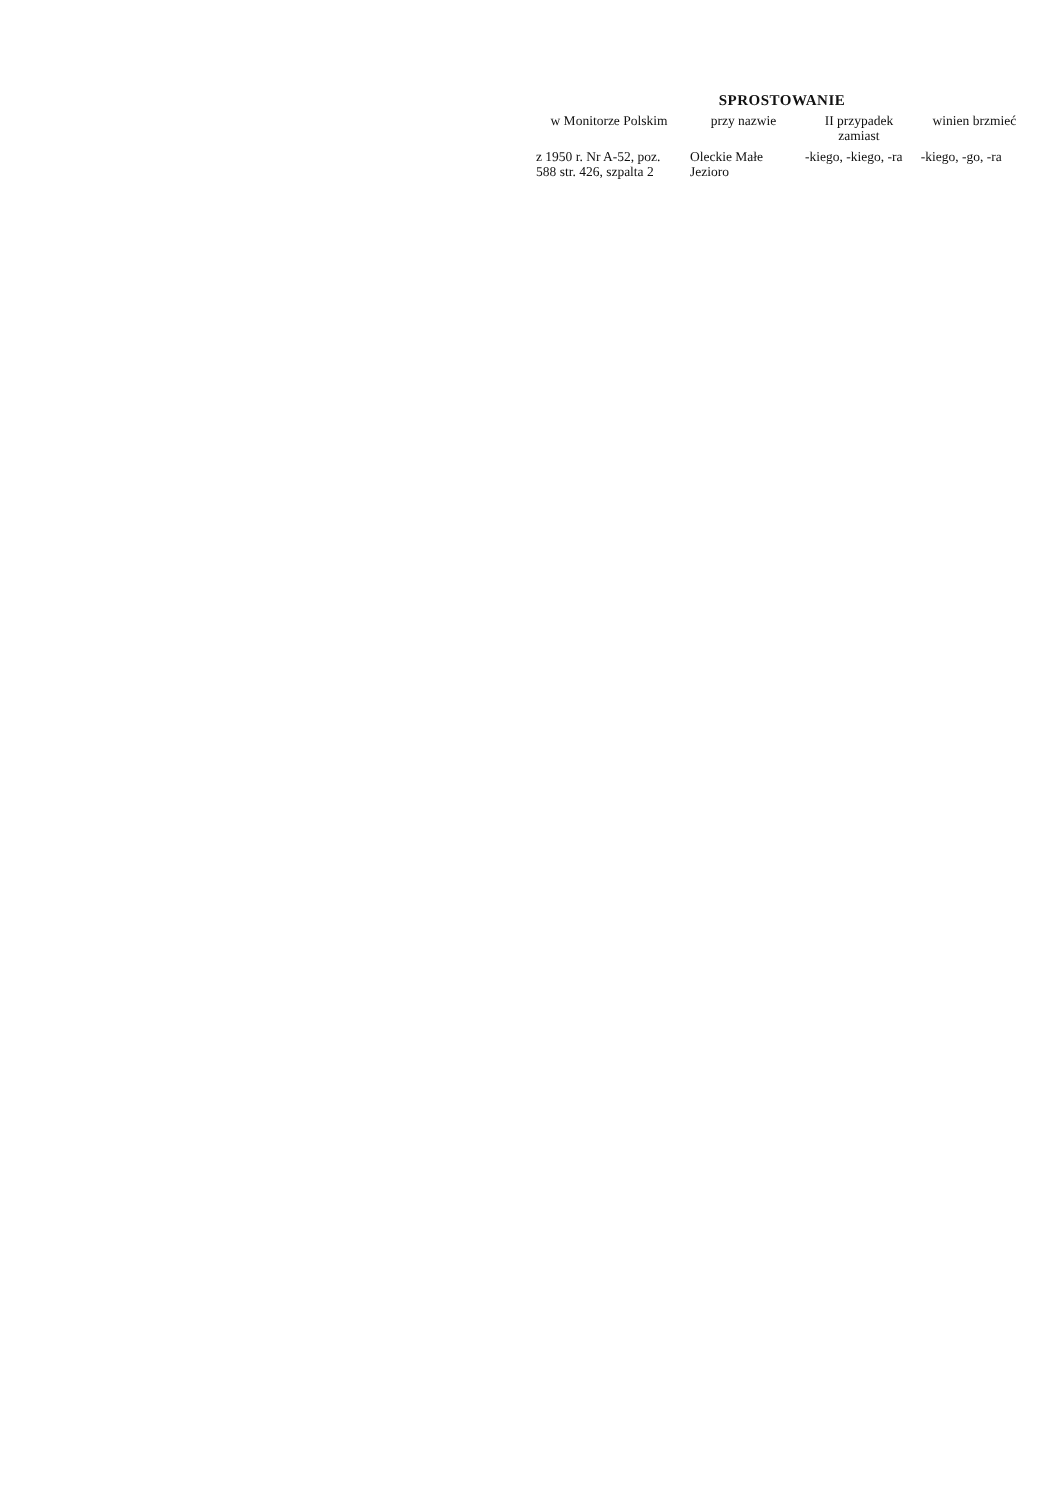SPROSTOWANIE
| w Monitorze Polskim | przy nazwie | II przypadek zamiast | winien brzmieć |
| --- | --- | --- | --- |
| z 1950 r. Nr A-52, poz. 588 str. 426, szpalta 2 | Oleckie Małe Jezioro | -kiego, -kiego, -ra | -kiego, -go, -ra |